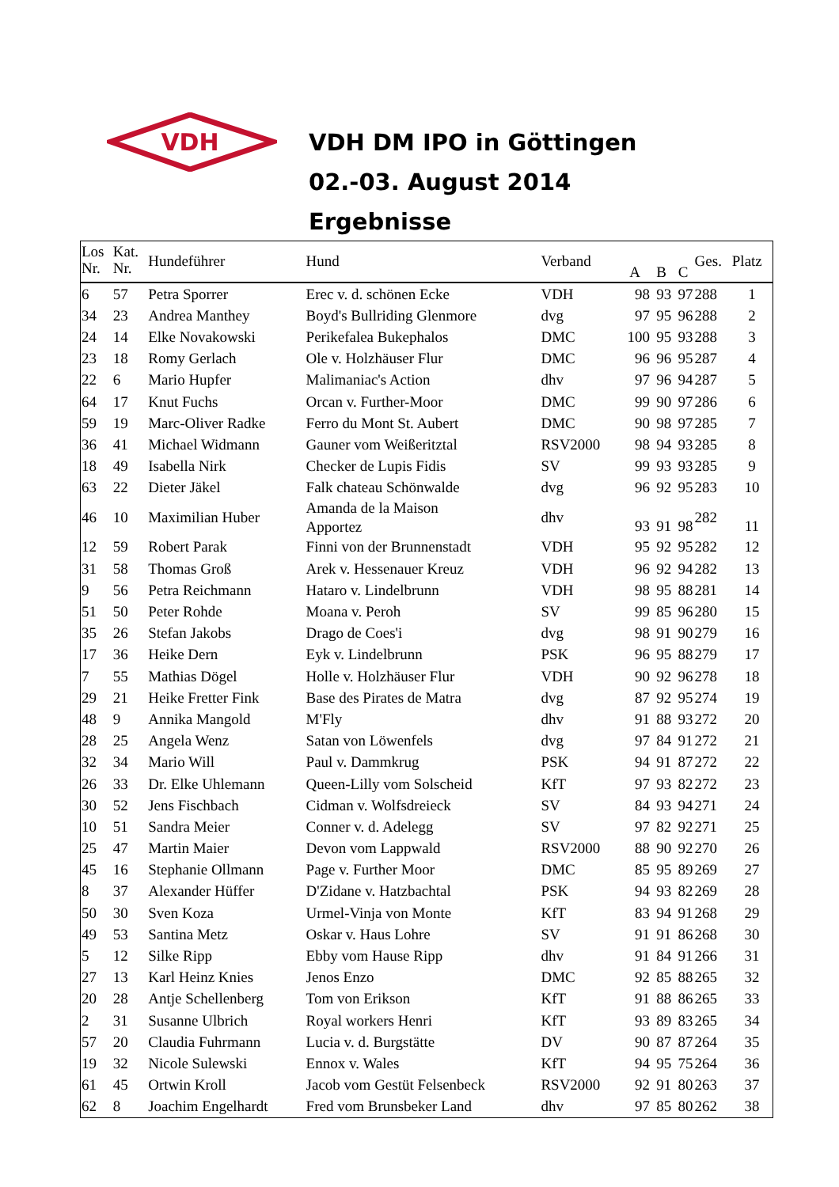VDH
VDH DM IPO in Göttingen
02.-03. August 2014
Ergebnisse
| Los Nr. | Kat. Nr. | Hundeführer | Hund | Verband | A | B | C | Ges. | Platz |
| --- | --- | --- | --- | --- | --- | --- | --- | --- | --- |
| 6 | 57 | Petra Sporrer | Erec v. d. schönen Ecke | VDH | 98 | 93 | 97 | 288 | 1 |
| 34 | 23 | Andrea Manthey | Boyd's Bullriding Glenmore | dvg | 97 | 95 | 96 | 288 | 2 |
| 24 | 14 | Elke Novakowski | Perikefalea Bukephalos | DMC | 100 | 95 | 93 | 288 | 3 |
| 23 | 18 | Romy Gerlach | Ole v. Holzhäuser Flur | DMC | 96 | 96 | 95 | 287 | 4 |
| 22 | 6 | Mario Hupfer | Malimaniac's Action | dhv | 97 | 96 | 94 | 287 | 5 |
| 64 | 17 | Knut Fuchs | Orcan v. Further-Moor | DMC | 99 | 90 | 97 | 286 | 6 |
| 59 | 19 | Marc-Oliver Radke | Ferro du Mont St. Aubert | DMC | 90 | 98 | 97 | 285 | 7 |
| 36 | 41 | Michael Widmann | Gauner vom Weißeritztal | RSV2000 | 98 | 94 | 93 | 285 | 8 |
| 18 | 49 | Isabella Nirk | Checker de Lupis Fidis | SV | 99 | 93 | 93 | 285 | 9 |
| 63 | 22 | Dieter Jäkel | Falk chateau Schönwalde | dvg | 96 | 92 | 95 | 283 | 10 |
| 46 | 10 | Maximilian Huber | Amanda de la Maison Apportez | dhv | 93 | 91 | 98 | 282 | 11 |
| 12 | 59 | Robert Parak | Finni von der Brunnenstadt | VDH | 95 | 92 | 95 | 282 | 12 |
| 31 | 58 | Thomas Groß | Arek v. Hessenauer Kreuz | VDH | 96 | 92 | 94 | 282 | 13 |
| 9 | 56 | Petra Reichmann | Hataro v. Lindelbrunn | VDH | 98 | 95 | 88 | 281 | 14 |
| 51 | 50 | Peter Rohde | Moana v. Peroh | SV | 99 | 85 | 96 | 280 | 15 |
| 35 | 26 | Stefan Jakobs | Drago de Coes'i | dvg | 98 | 91 | 90 | 279 | 16 |
| 17 | 36 | Heike Dern | Eyk v. Lindelbrunn | PSK | 96 | 95 | 88 | 279 | 17 |
| 7 | 55 | Mathias Dögel | Holle v. Holzhäuser Flur | VDH | 90 | 92 | 96 | 278 | 18 |
| 29 | 21 | Heike Fretter Fink | Base des Pirates de Matra | dvg | 87 | 92 | 95 | 274 | 19 |
| 48 | 9 | Annika Mangold | M'Fly | dhv | 91 | 88 | 93 | 272 | 20 |
| 28 | 25 | Angela Wenz | Satan von Löwenfels | dvg | 97 | 84 | 91 | 272 | 21 |
| 32 | 34 | Mario Will | Paul v. Dammkrug | PSK | 94 | 91 | 87 | 272 | 22 |
| 26 | 33 | Dr. Elke Uhlemann | Queen-Lilly vom Solscheid | KfT | 97 | 93 | 82 | 272 | 23 |
| 30 | 52 | Jens Fischbach | Cidman v. Wolfsdreieck | SV | 84 | 93 | 94 | 271 | 24 |
| 10 | 51 | Sandra Meier | Conner v. d. Adelegg | SV | 97 | 82 | 92 | 271 | 25 |
| 25 | 47 | Martin Maier | Devon vom Lappwald | RSV2000 | 88 | 90 | 92 | 270 | 26 |
| 45 | 16 | Stephanie Ollmann | Page v. Further Moor | DMC | 85 | 95 | 89 | 269 | 27 |
| 8 | 37 | Alexander Hüffer | D'Zidane v. Hatzbachtal | PSK | 94 | 93 | 82 | 269 | 28 |
| 50 | 30 | Sven Koza | Urmel-Vinja von Monte | KfT | 83 | 94 | 91 | 268 | 29 |
| 49 | 53 | Santina Metz | Oskar v. Haus Lohre | SV | 91 | 91 | 86 | 268 | 30 |
| 5 | 12 | Silke Ripp | Ebby vom Hause Ripp | dhv | 91 | 84 | 91 | 266 | 31 |
| 27 | 13 | Karl Heinz Knies | Jenos Enzo | DMC | 92 | 85 | 88 | 265 | 32 |
| 20 | 28 | Antje Schellenberg | Tom von Erikson | KfT | 91 | 88 | 86 | 265 | 33 |
| 2 | 31 | Susanne Ulbrich | Royal workers Henri | KfT | 93 | 89 | 83 | 265 | 34 |
| 57 | 20 | Claudia Fuhrmann | Lucia v. d. Burgstätte | DV | 90 | 87 | 87 | 264 | 35 |
| 19 | 32 | Nicole Sulewski | Ennox v. Wales | KfT | 94 | 95 | 75 | 264 | 36 |
| 61 | 45 | Ortwin Kroll | Jacob vom Gestüt Felsenbeck | RSV2000 | 92 | 91 | 80 | 263 | 37 |
| 62 | 8 | Joachim Engelhardt | Fred vom Brunsbeker Land | dhv | 97 | 85 | 80 | 262 | 38 |